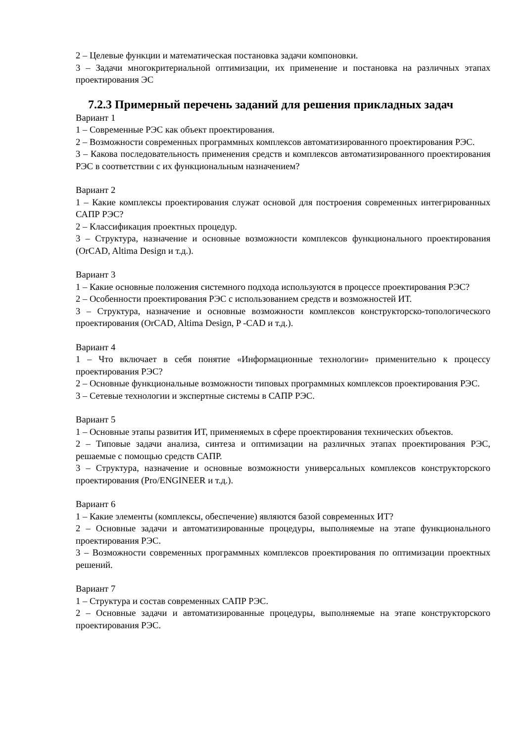2 – Целевые функции и математическая постановка задачи компоновки.
3 – Задачи многокритериальной оптимизации, их применение и постановка на различных этапах проектирования ЭС
7.2.3 Примерный перечень заданий для решения прикладных задач
Вариант 1
1 – Современные РЭС как объект проектирования.
2 – Возможности современных программных комплексов автоматизированного проектирования РЭС.
3 – Какова последовательность применения средств и комплексов автоматизированного проектирования РЭС в соответствии с их функциональным назначением?
Вариант 2
1 – Какие комплексы проектирования служат основой для построения современных интегрированных САПР РЭС?
2 – Классификация проектных процедур.
3 – Структура, назначение и основные возможности комплексов функционального проектирования (OrCAD, Altima Design и т.д.).
Вариант 3
1 – Какие основные положения системного подхода используются в процессе проектирования РЭС?
2 – Особенности проектирования РЭС с использованием средств и возможностей ИТ.
3 – Структура, назначение и основные возможности комплексов конструкторско-топологического проектирования (OrCAD, Altima Design, P -CAD и т.д.).
Вариант 4
1 – Что включает в себя понятие «Информационные технологии» применительно к процессу проектирования РЭС?
2 – Основные функциональные возможности типовых программных комплексов проектирования РЭС.
3 – Сетевые технологии и экспертные системы в САПР РЭС.
Вариант 5
1 – Основные этапы развития ИТ, применяемых в сфере проектирования технических объектов.
2 – Типовые задачи анализа, синтеза и оптимизации на различных этапах проектирования РЭС, решаемые с помощью средств САПР.
3 – Структура, назначение и основные возможности универсальных комплексов конструкторского проектирования (Pro/ENGINEER и т.д.).
Вариант 6
1 – Какие элементы (комплексы, обеспечение) являются базой современных ИТ?
2 – Основные задачи и автоматизированные процедуры, выполняемые на этапе функционального проектирования РЭС.
3 – Возможности современных программных комплексов проектирования по оптимизации проектных решений.
Вариант 7
1 – Структура и состав современных САПР РЭС.
2 – Основные задачи и автоматизированные процедуры, выполняемые на этапе конструкторского проектирования РЭС.